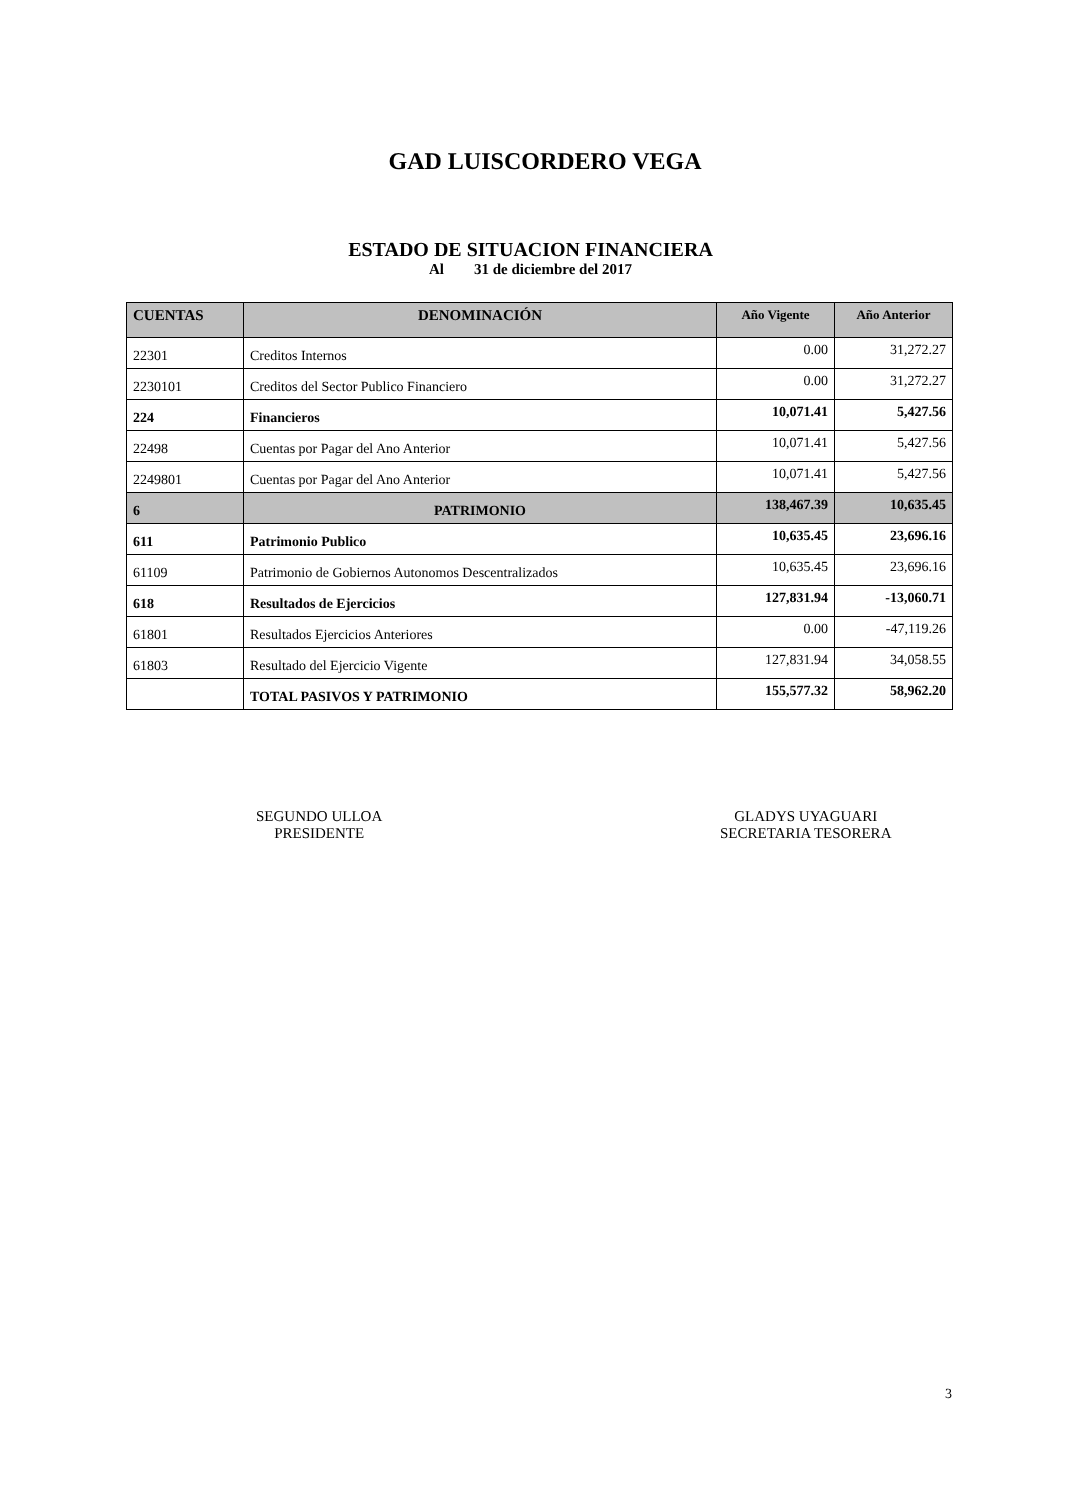GAD LUISCORDERO VEGA
ESTADO DE SITUACION FINANCIERA
Al 31 de diciembre del 2017
| CUENTAS | DENOMINACIÓN | Año Vigente | Año Anterior |
| --- | --- | --- | --- |
| 22301 | Creditos Internos | 0.00 | 31,272.27 |
| 2230101 | Creditos del Sector Publico Financiero | 0.00 | 31,272.27 |
| 224 | Financieros | 10,071.41 | 5,427.56 |
| 22498 | Cuentas por Pagar del Ano Anterior | 10,071.41 | 5,427.56 |
| 2249801 | Cuentas por Pagar del Ano Anterior | 10,071.41 | 5,427.56 |
| 6 | PATRIMONIO | 138,467.39 | 10,635.45 |
| 611 | Patrimonio Publico | 10,635.45 | 23,696.16 |
| 61109 | Patrimonio de Gobiernos Autonomos Descentralizados | 10,635.45 | 23,696.16 |
| 618 | Resultados de Ejercicios | 127,831.94 | -13,060.71 |
| 61801 | Resultados Ejercicios Anteriores | 0.00 | -47,119.26 |
| 61803 | Resultado del Ejercicio Vigente | 127,831.94 | 34,058.55 |
| | TOTAL PASIVOS Y PATRIMONIO | 155,577.32 | 58,962.20 |
SEGUNDO ULLOA
PRESIDENTE
GLADYS UYAGUARI
SECRETARIA TESORERA
3